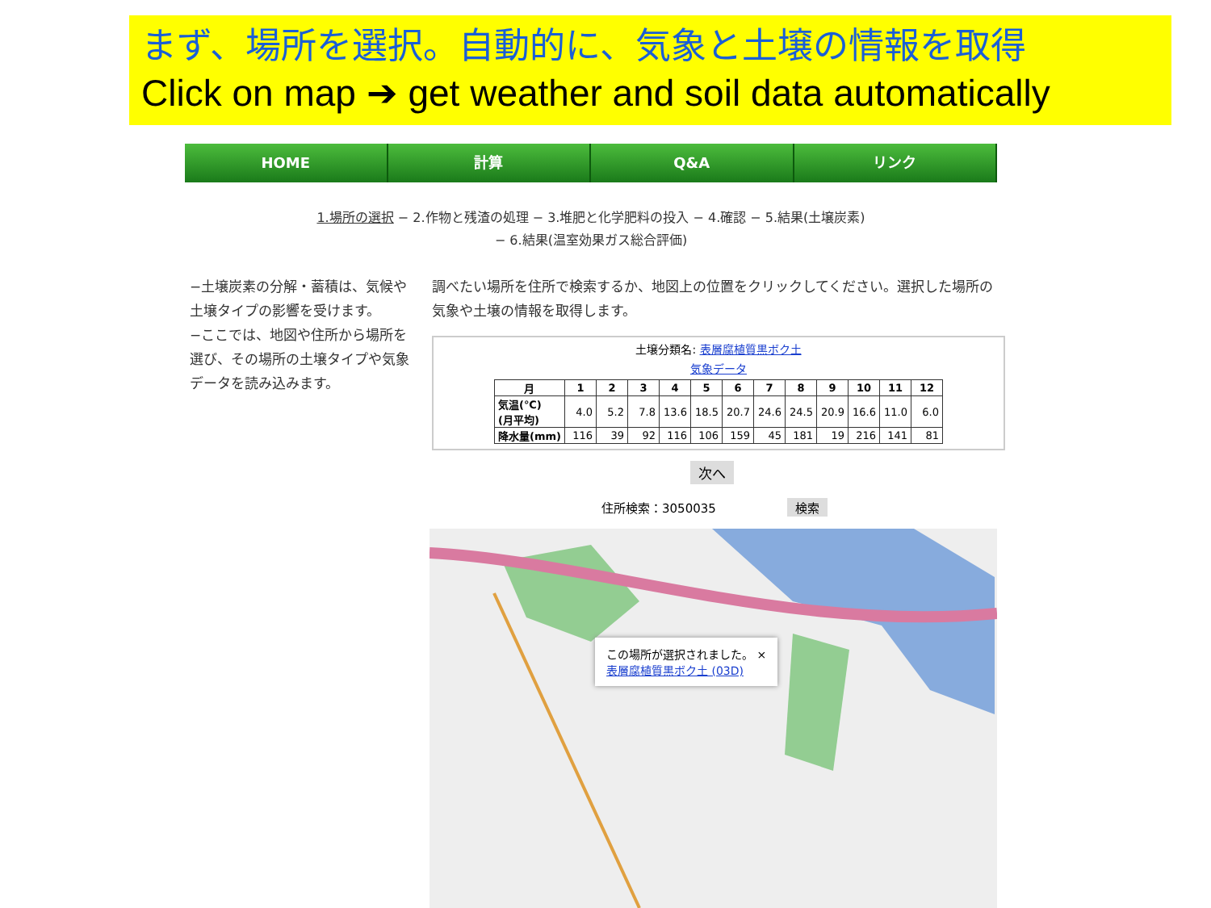まず、場所を選択。自動的に、気象と土壌の情報を取得
Click on map ➔ get weather and soil data automatically
HOME 計算 Q&A リンク
1.場所の選択 − 2.作物と残渣の処理 − 3.堆肥と化学肥料の投入 − 4.確認 − 5.結果(土壌炭素)
− 6.結果(温室効果ガス総合評価)
−土壌炭素の分解・蓄積は、気候や土壌タイプの影響を受けます。
−ここでは、地図や住所から場所を選び、その場所の土壌タイプや気象データを読み込みます。
調べたい場所を住所で検索するか、地図上の位置をクリックしてください。選択した場所の気象や土壌の情報を取得します。
土壌分類名: 表層腐植質黒ボク土
気象データ
| 月 | 1 | 2 | 3 | 4 | 5 | 6 | 7 | 8 | 9 | 10 | 11 | 12 |
| --- | --- | --- | --- | --- | --- | --- | --- | --- | --- | --- | --- | --- |
| 気温(℃) (月平均) | 4.0 | 5.2 | 7.8 | 13.6 | 18.5 | 20.7 | 24.6 | 24.5 | 20.9 | 16.6 | 11.0 | 6.0 |
| 降水量(mm) | 116 | 39 | 92 | 116 | 106 | 159 | 45 | 181 | 19 | 216 | 141 | 81 |
次へ
住所検索：3050035 検索
この場所が選択されました。 ×
表層腐植質黒ボク土 (03D)